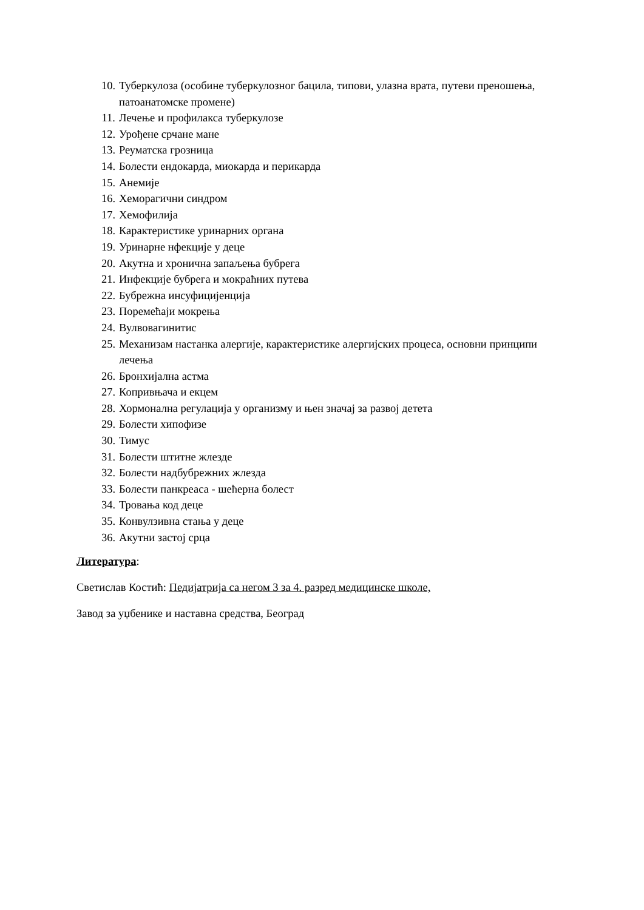10. Туберкулоза (особине туберкулозног бацила, типови, улазна врата, путеви преношења, патоанатомске промене)
11. Лечење и профилакса туберкулозе
12. Урођене срчане мане
13. Реуматска грозница
14. Болести ендокарда, миокарда и перикарда
15. Анемије
16. Хеморагични синдром
17. Хемофилија
18. Карактеристике уринарних органа
19. Уринарне нфекције у деце
20. Акутна и хронична запаљења бубрега
21. Инфекције бубрега и мокраћних путева
22. Бубрежна инсуфицијенција
23. Поремећаји мокрења
24. Вулвовагинитис
25. Механизам настанка алергије, карактеристике алергијских процеса, основни принципи лечења
26. Бронхијална астма
27. Копривњача и екцем
28. Хормонална регулација у организму и њен значај за развој детета
29. Болести хипофизе
30. Тимус
31. Болести штитне жлезде
32. Болести надбубрежних жлезда
33. Болести панкреаса - шећерна болест
34. Тровања код деце
35. Конвулзивна стања у деце
36. Акутни застој срца
Литература:
Светислав Костић: Педијатрија са негом 3 за 4. разред медицинске школе,
Завод за уџбенике и наставна средства, Београд